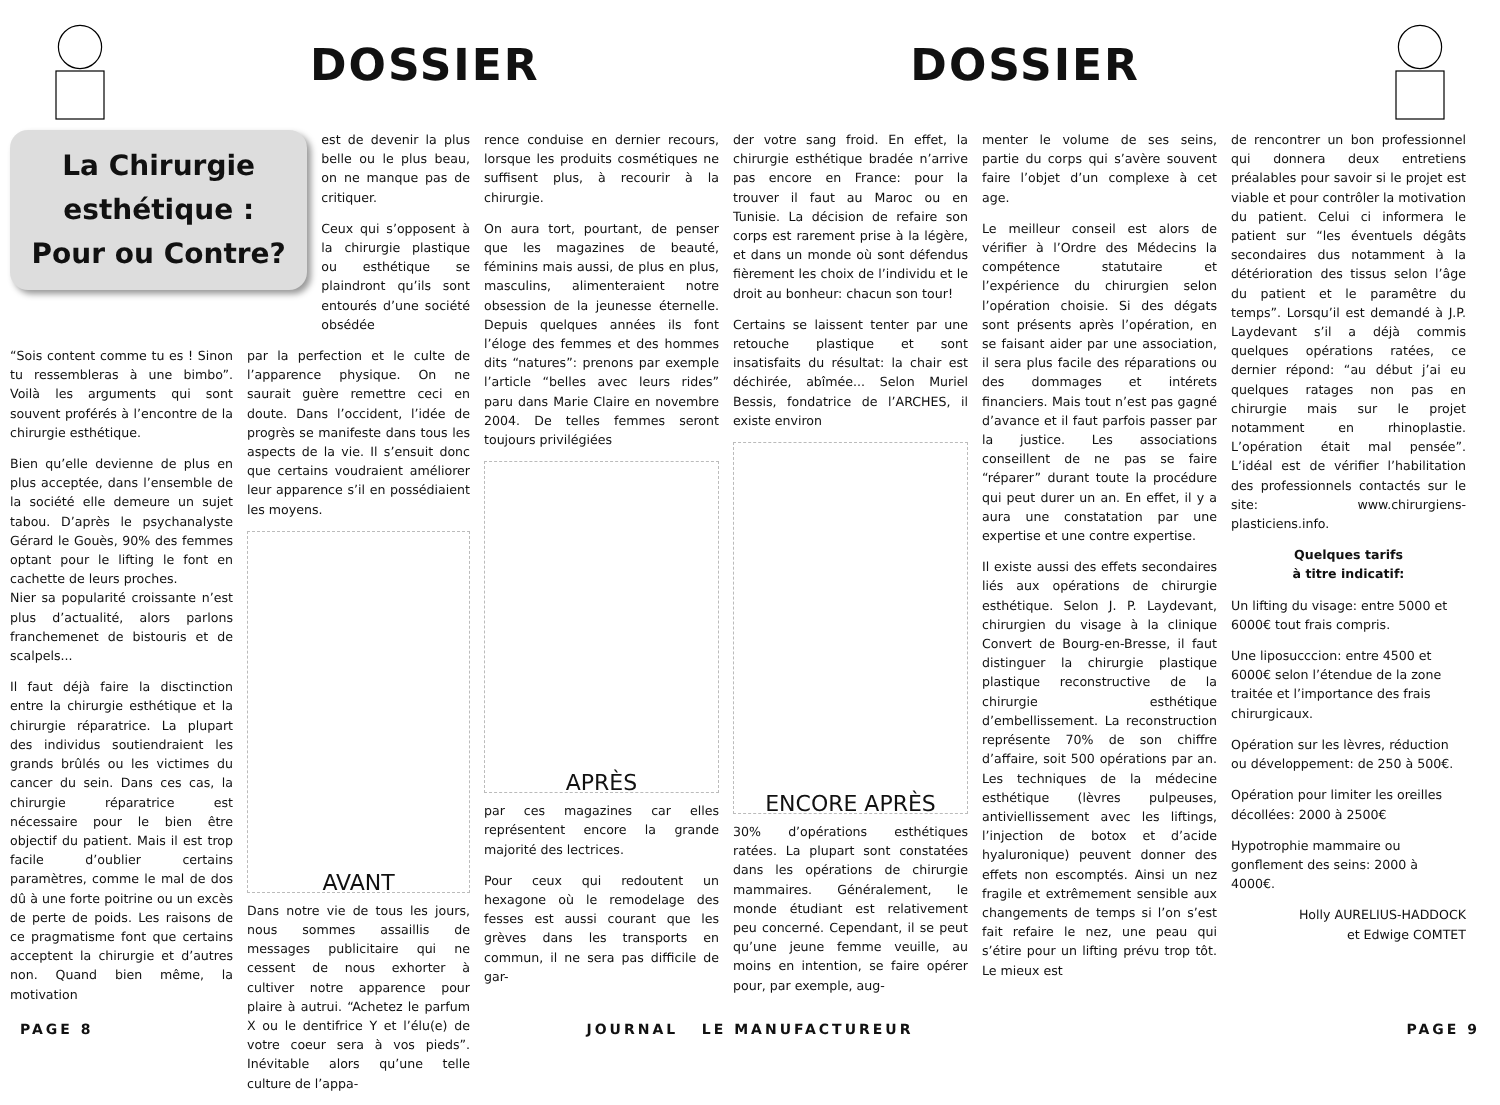DOSSIER DOSSIER
La Chirurgie esthétique : Pour ou Contre?
est de devenir la plus belle ou le plus beau, on ne manque pas de critiquer.
Ceux qui s’opposent à la chirurgie plastique ou esthétique se plaindront qu’ils sont entourés d’une société obsédée
“Sois content comme tu es ! Sinon tu ressembleras à une bimbo”. Voilà les arguments qui sont souvent proférés à l’encontre de la chirurgie esthétique.
Bien qu’elle devienne de plus en plus acceptée, dans l’ensemble de la société elle demeure un sujet tabou. D’après le psychanalyste Gérard le Gouès, 90% des femmes optant pour le lifting le font en cachette de leurs proches.
Nier sa popularité croissante n’est plus d’actualité, alors parlons franchemenet de bistouris et de scalpels...
Il faut déjà faire la disctinction entre la chirurgie esthétique et la chirurgie réparatrice. La plupart des individus soutiendraient les grands brûlés ou les victimes du cancer du sein. Dans ces cas, la chirurgie réparatrice est nécessaire pour le bien être objectif du patient. Mais il est trop facile d’oublier certains paramètres, comme le mal de dos dû à une forte poitrine ou un excès de perte de poids. Les raisons de ce pragmatisme font que certains acceptent la chirurgie et d’autres non. Quand bien même, la motivation
par la perfection et le culte de l’apparence physique. On ne saurait guère remettre ceci en doute. Dans l’occident, l’idée de progrès se manifeste dans tous les aspects de la vie. Il s’ensuit donc que certains voudraient améliorer leur apparence s’il en possédiaient les moyens.
AVANT
Dans notre vie de tous les jours, nous sommes assaillis de messages publicitaire qui ne cessent de nous exhorter à cultiver notre apparence pour plaire à autrui. “Achetez le parfum X ou le dentifrice Y et l’élu(e) de votre coeur sera à vos pieds”. Inévitable alors qu’une telle culture de l’appa-
rence conduise en dernier recours, lorsque les produits cosmétiques ne suffisent plus, à recourir à la chirurgie.
On aura tort, pourtant, de penser que les magazines de beauté, féminins mais aussi, de plus en plus, masculins, alimenteraient notre obsession de la jeunesse éternelle. Depuis quelques années ils font l’éloge des femmes et des hommes dits “natures”: prenons par exemple l’article “belles avec leurs rides” paru dans Marie Claire en novembre 2004. De telles femmes seront toujours privilégiées
APRÈS
par ces magazines car elles représentent encore la grande majorité des lectrices.
Pour ceux qui redoutent un hexagone où le remodelage des fesses est aussi courant que les grèves dans les transports en commun, il ne sera pas difficile de gar-
der votre sang froid. En effet, la chirurgie esthétique bradée n’arrive pas encore en France: pour la trouver il faut au Maroc ou en Tunisie. La décision de refaire son corps est rarement prise à la légère, et dans un monde où sont défendus fièrement les choix de l’individu et le droit au bonheur: chacun son tour!
Certains se laissent tenter par une retouche plastique et sont insatisfaits du résultat: la chair est déchirée, abîmée... Selon Muriel Bessis, fondatrice de l’ARCHES, il existe environ
ENCORE APRÈS
30% d’opérations esthétiques ratées. La plupart sont constatées dans les opérations de chirurgie mammaires. Généralement, le monde étudiant est relativement peu concerné. Cependant, il se peut qu’une jeune femme veuille, au moins en intention, se faire opérer pour, par exemple, aug-
menter le volume de ses seins, partie du corps qui s’avère souvent faire l’objet d’un complexe à cet age.
Le meilleur conseil est alors de vérifier à l’Ordre des Médecins la compétence statutaire et l’expérience du chirurgien selon l’opération choisie. Si des dégats sont présents après l’opération, en se faisant aider par une association, il sera plus facile des réparations ou des dommages et intérets financiers. Mais tout n’est pas gagné d’avance et il faut parfois passer par la justice. Les associations conseillent de ne pas se faire “réparer” durant toute la procédure qui peut durer un an. En effet, il y a aura une constatation par une expertise et une contre expertise.
Il existe aussi des effets secondaires liés aux opérations de chirurgie esthétique. Selon J. P. Laydevant, chirurgien du visage à la clinique Convert de Bourg-en-Bresse, il faut distinguer la chirurgie plastique plastique reconstructive de la chirurgie esthétique d’embellissement. La reconstruction représente 70% de son chiffre d’affaire, soit 500 opérations par an. Les techniques de la médecine esthétique (lèvres pulpeuses, antiviellissement avec les liftings, l’injection de botox et d’acide hyaluronique) peuvent donner des effets non escomptés. Ainsi un nez fragile et extrêmement sensible aux changements de temps si l’on s’est fait refaire le nez, une peau qui s’étire pour un lifting prévu trop tôt. Le mieux est
de rencontrer un bon professionnel qui donnera deux entretiens préalables pour savoir si le projet est viable et pour contrôler la motivation du patient. Celui ci informera le patient sur “les éventuels dégâts secondaires dus notamment à la détérioration des tissus selon l’âge du patient et le paramêtre du temps”. Lorsqu’il est demandé à J.P. Laydevant s’il a déjà commis quelques opérations ratées, ce dernier répond: “au début j’ai eu quelques ratages non pas en chirurgie mais sur le projet notamment en rhinoplastie. L’opération était mal pensée”. L’idéal est de vérifier l’habilitation des professionnels contactés sur le site: www.chirurgiens-plasticiens.info.
Quelques tarifs
à titre indicatif:
Un lifting du visage: entre 5000 et 6000€ tout frais compris.
Une liposucccion: entre 4500 et 6000€ selon l’étendue de la zone traitée et l’importance des frais chirurgicaux.
Opération sur les lèvres, réduction ou développement: de 250 à 500€.
Opération pour limiter les oreilles décollées: 2000 à 2500€
Hypotrophie mammaire ou gonflement des seins: 2000 à 4000€.
Holly AURELIUS-HADDOCK
et Edwige COMTET
PAGE 8 JOURNAL LE MANUFACTUREUR PAGE 9